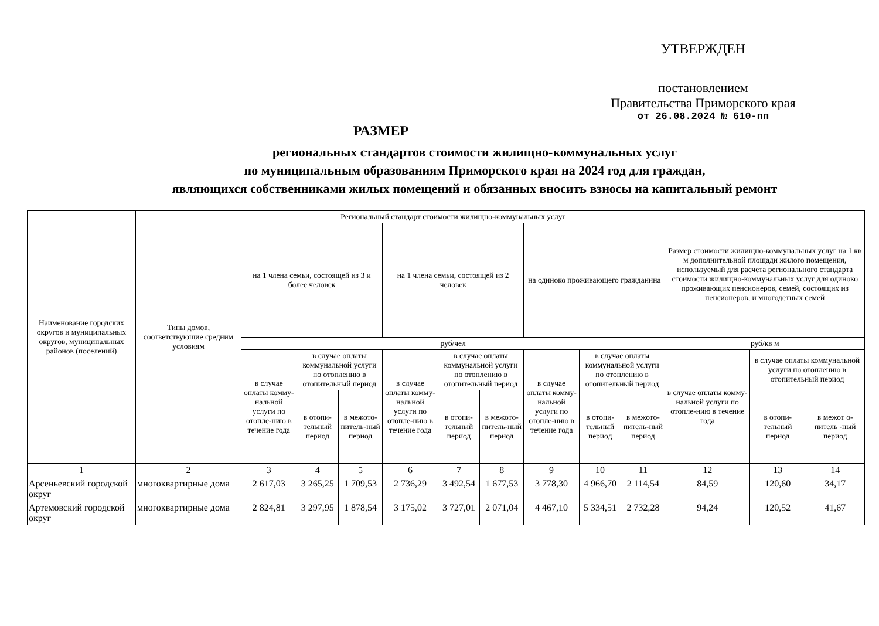УТВЕРЖДЕН
постановлением
Правительства Приморского края
от 26.08.2024 № 610-пп
РАЗМЕР
региональных стандартов стоимости жилищно-коммунальных услуг
по муниципальным образованиям Приморского края на 2024 год для граждан,
являющихся собственниками жилых помещений и обязанных вносить взносы на капитальный ремонт
| Наименование городских округов и муниципальных округов, муниципальных районов (поселений) | Типы домов, соответствующие средним условиям | Региональный стандарт стоимости жилищно-коммунальных услуг | | | | | | | | | Размер стоимости жилищно-коммунальных услуг на 1 кв м дополнительной площади жилого помещения, используемый для расчета регионального стандарта стоимости жилищно-коммунальных услуг для одиноко проживающих пенсионеров, семей, состоящих из пенсионеров, и многодетных семей | | |
| --- | --- | --- | --- | --- | --- | --- | --- | --- | --- | --- | --- | --- | --- |
| | | на 1 члена семьи, состоящей из 3 и более человек | | | на 1 члена семьи, состоящей из 2 человек | | | на одиноко проживающего гражданина | | | | | |
| | | руб/чел | | | | | | | | | руб/кв м | | |
| | | в случае оплаты комму-нальной услуги по отопле-нию в течение года | в случае оплаты коммунальной услуги по отоплению в отопительный период | | в случае оплаты комму-нальной услуги по отопле-нию в течение года | в случае оплаты коммунальной услуги по отоплению в отопительный период | | в случае оплаты комму-нальной услуги по отопле-нию в течение года | в случае оплаты коммунальной услуги по отоплению в отопительный период | | в случае оплаты комму-нальной услуги по отопле-нию в течение года | в случае оплаты коммунальной услуги по отоплению в отопительный период | |
| | | | в отопи-тельный период | в межото-питель-ный период | | в отопи-тельный период | в межото-питель-ный период | | в отопи-тельный период | в межото-питель-ный период | | в отопи-тельный период | в межот о-питель -ный период |
| 1 | 2 | 3 | 4 | 5 | 6 | 7 | 8 | 9 | 10 | 11 | 12 | 13 | 14 |
| Арсеньевский городской округ | многоквартирные дома | 2 617,03 | 3 265,25 | 1 709,53 | 2 736,29 | 3 492,54 | 1 677,53 | 3 778,30 | 4 966,70 | 2 114,54 | 84,59 | 120,60 | 34,17 |
| Артемовский городской округ | многоквартирные дома | 2 824,81 | 3 297,95 | 1 878,54 | 3 175,02 | 3 727,01 | 2 071,04 | 4 467,10 | 5 334,51 | 2 732,28 | 94,24 | 120,52 | 41,67 |